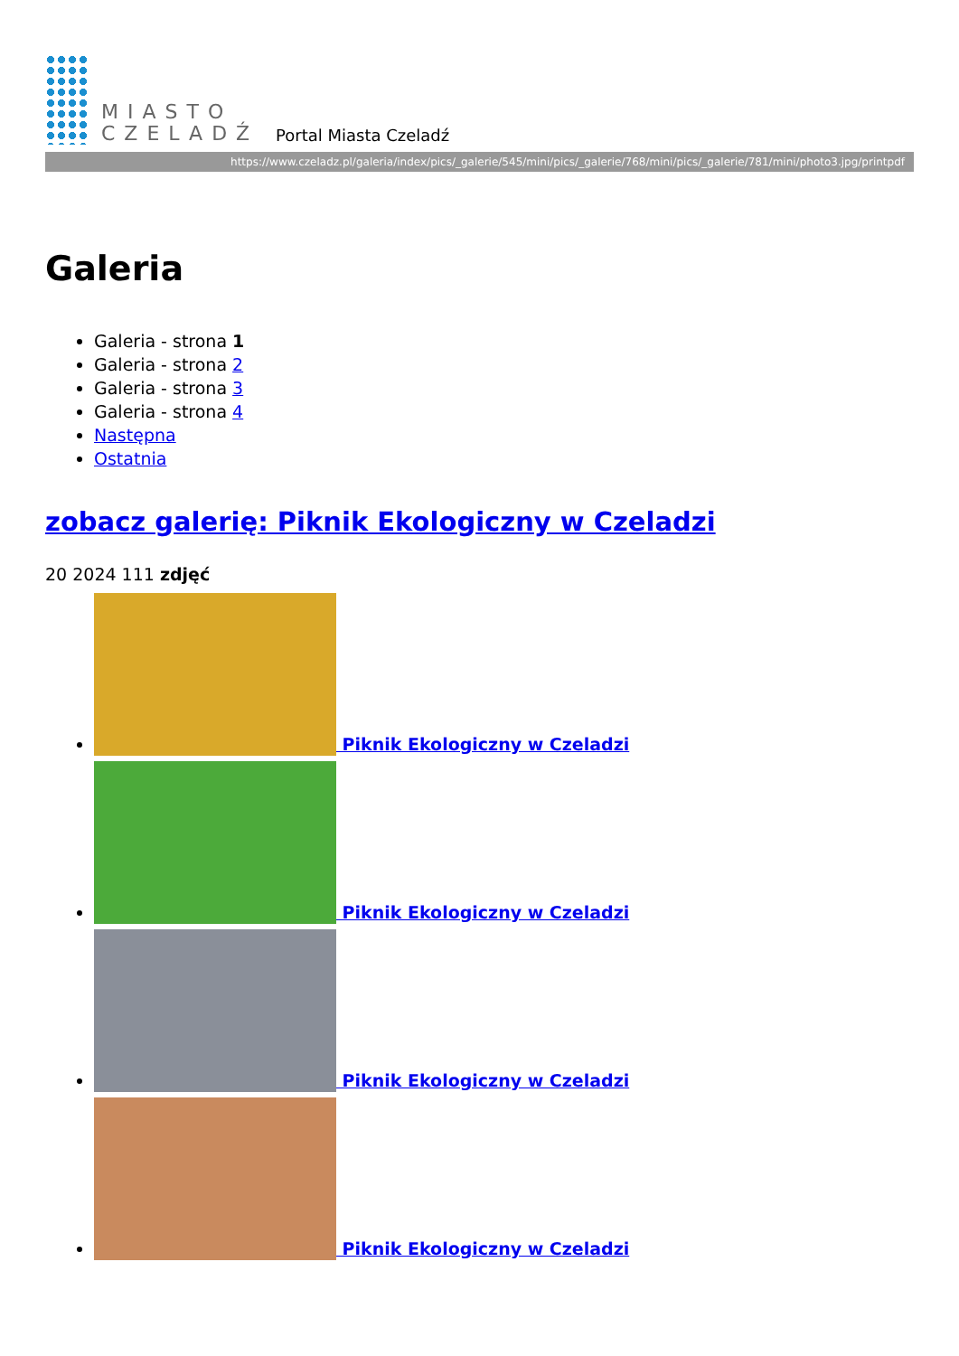MIASTO
CZELADŹ
Portal Miasta Czeladź
https://www.czeladz.pl/galeria/index/pics/_galerie/545/mini/pics/_galerie/768/mini/pics/_galerie/781/mini/photo3.jpg/printpdf
Galeria
Galeria - strona 1
Galeria - strona 2
Galeria - strona 3
Galeria - strona 4
Następna
Ostatnia
zobacz galerię: Piknik Ekologiczny w Czeladzi
20 2024 111 zdjęć
Piknik Ekologiczny w Czeladzi
Piknik Ekologiczny w Czeladzi
Piknik Ekologiczny w Czeladzi
Piknik Ekologiczny w Czeladzi